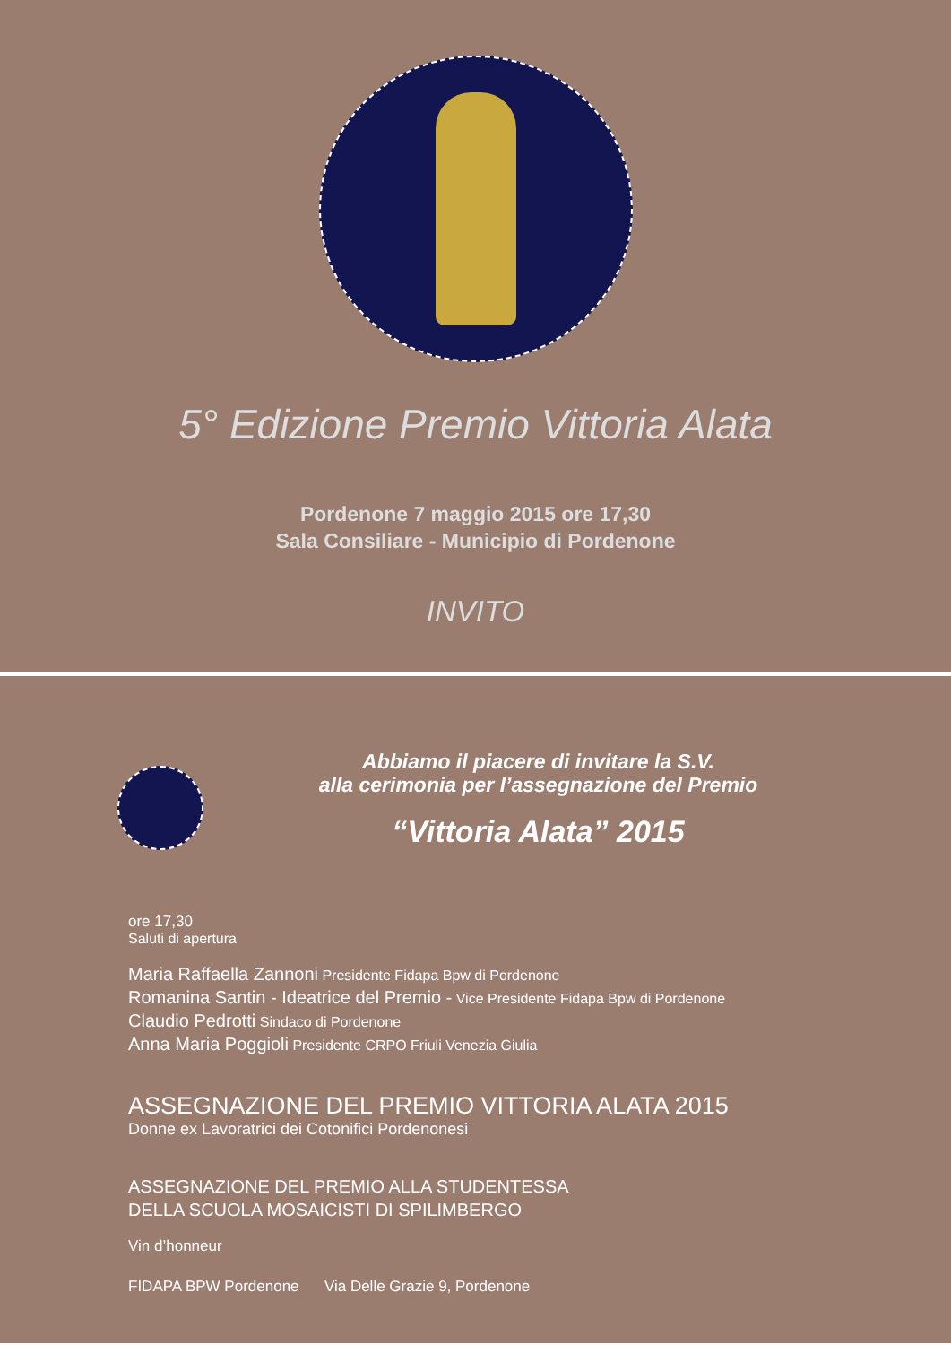5° Edizione Premio Vittoria Alata
Pordenone 7 maggio 2015 ore 17,30
Sala Consiliare - Municipio di Pordenone
INVITO
Abbiamo il piacere di invitare la S.V.
alla cerimonia per l’assegnazione del Premio
“Vittoria Alata” 2015
ore 17,30
Saluti di apertura
Maria Raffaella Zannoni Presidente Fidapa Bpw di Pordenone
Romanina Santin - Ideatrice del Premio - Vice Presidente Fidapa Bpw di Pordenone
Claudio Pedrotti Sindaco di Pordenone
Anna Maria Poggioli Presidente CRPO Friuli Venezia Giulia
ASSEGNAZIONE DEL PREMIO VITTORIA ALATA 2015
Donne ex Lavoratrici dei Cotonifici Pordenonesi
ASSEGNAZIONE DEL PREMIO ALLA STUDENTESSA
DELLA SCUOLA MOSAICISTI DI SPILIMBERGO
Vin d’honneur
FIDAPA BPW Pordenone Via Delle Grazie 9, Pordenone